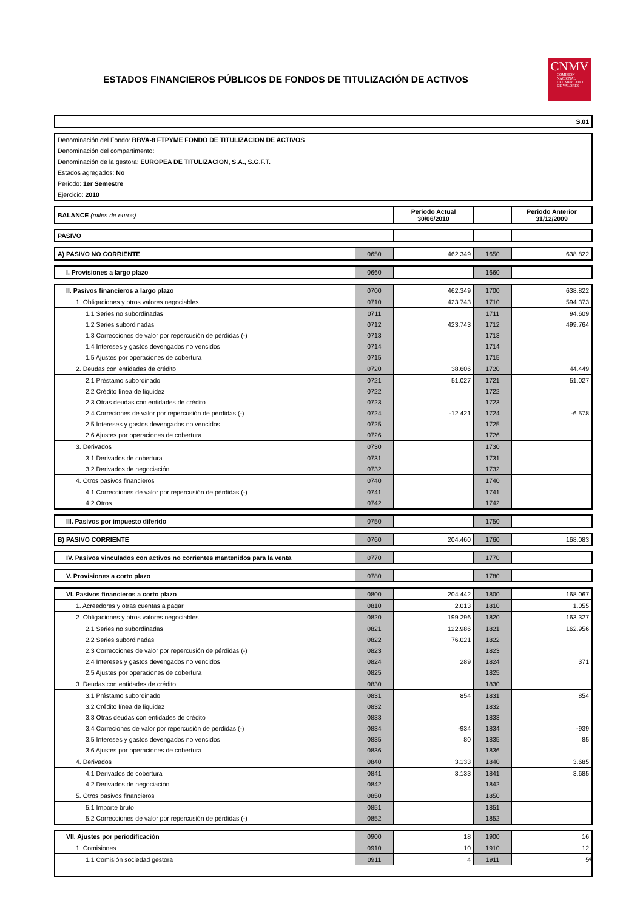ESTADOS FINANCIEROS PÚBLICOS DE FONDOS DE TITULIZACIÓN DE ACTIVOS
CNMV
COMISIÓN
NACIONAL
DEL MERCADO
DE VALORES
| S.01 |
| Denominación del Fondo: BBVA-8 FTPYME FONDO DE TITULIZACION DE ACTIVOS |
| Denominación del compartimento: |
| Denominación de la gestora: EUROPEA DE TITULIZACION, S.A., S.G.F.T. |
| Estados agregados: No |
| Periodo: 1er Semestre |
| Ejercicio: 2010 |
| BALANCE (miles de euros) | | Periodo Actual 30/06/2010 | | Periodo Anterior 31/12/2009 |
| PASIVO | | | | |
| A) PASIVO NO CORRIENTE | 0650 | 462.349 | 1650 | 638.822 |
| I. Provisiones a largo plazo | 0660 | | 1660 | |
| II. Pasivos financieros a largo plazo | 0700 | 462.349 | 1700 | 638.822 |
| 1. Obligaciones y otros valores negociables | 0710 | 423.743 | 1710 | 594.373 |
| 1.1 Series no subordinadas | 0711 | | 1711 | 94.609 |
| 1.2 Series subordinadas | 0712 | 423.743 | 1712 | 499.764 |
| 1.3 Correcciones de valor por repercusión de pérdidas (-) | 0713 | | 1713 | |
| 1.4 Intereses y gastos devengados no vencidos | 0714 | | 1714 | |
| 1.5 Ajustes por operaciones de cobertura | 0715 | | 1715 | |
| 2. Deudas con entidades de crédito | 0720 | 38.606 | 1720 | 44.449 |
| 2.1 Préstamo subordinado | 0721 | 51.027 | 1721 | 51.027 |
| 2.2 Crédito línea de liquidez | 0722 | | 1722 | |
| 2.3 Otras deudas con entidades de crédito | 0723 | | 1723 | |
| 2.4 Correciones de valor por repercusión de pérdidas (-) | 0724 | -12.421 | 1724 | -6.578 |
| 2.5 Intereses y gastos devengados no vencidos | 0725 | | 1725 | |
| 2.6 Ajustes por operaciones de cobertura | 0726 | | 1726 | |
| 3. Derivados | 0730 | | 1730 | |
| 3.1 Derivados de cobertura | 0731 | | 1731 | |
| 3.2 Derivados de negociación | 0732 | | 1732 | |
| 4. Otros pasivos financieros | 0740 | | 1740 | |
| 4.1 Correcciones de valor por repercusión de pérdidas (-) | 0741 | | 1741 | |
| 4.2 Otros | 0742 | | 1742 | |
| III. Pasivos por impuesto diferido | 0750 | | 1750 | |
| B) PASIVO CORRIENTE | 0760 | 204.460 | 1760 | 168.083 |
| IV. Pasivos vinculados con activos no corrientes mantenidos para la venta | 0770 | | 1770 | |
| V. Provisiones a corto plazo | 0780 | | 1780 | |
| VI. Pasivos financieros a corto plazo | 0800 | 204.442 | 1800 | 168.067 |
| 1. Acreedores y otras cuentas a pagar | 0810 | 2.013 | 1810 | 1.055 |
| 2. Obligaciones y otros valores negociables | 0820 | 199.296 | 1820 | 163.327 |
| 2.1 Series no subordinadas | 0821 | 122.986 | 1821 | 162.956 |
| 2.2 Series subordinadas | 0822 | 76.021 | 1822 | |
| 2.3 Correcciones de valor por repercusión de pérdidas (-) | 0823 | | 1823 | |
| 2.4 Intereses y gastos devengados no vencidos | 0824 | 289 | 1824 | 371 |
| 2.5 Ajustes por operaciones de cobertura | 0825 | | 1825 | |
| 3. Deudas con entidades de crédito | 0830 | | 1830 | |
| 3.1 Préstamo subordinado | 0831 | 854 | 1831 | 854 |
| 3.2 Crédito línea de liquidez | 0832 | | 1832 | |
| 3.3 Otras deudas con entidades de crédito | 0833 | | 1833 | |
| 3.4 Correciones de valor por repercusión de pérdidas (-) | 0834 | -934 | 1834 | -939 |
| 3.5 Intereses y gastos devengados no vencidos | 0835 | 80 | 1835 | 85 |
| 3.6 Ajustes por operaciones de cobertura | 0836 | | 1836 | |
| 4. Derivados | 0840 | 3.133 | 1840 | 3.685 |
| 4.1 Derivados de cobertura | 0841 | 3.133 | 1841 | 3.685 |
| 4.2 Derivados de negociación | 0842 | | 1842 | |
| 5. Otros pasivos financieros | 0850 | | 1850 | |
| 5.1 Importe bruto | 0851 | | 1851 | |
| 5.2 Correcciones de valor por repercusión de pérdidas (-) | 0852 | | 1852 | |
| VII. Ajustes por periodificación | 0900 | 18 | 1900 | 16 |
| 1. Comisiones | 0910 | 10 | 1910 | 12 |
| 1.1 Comisión sociedad gestora | 0911 | 4 | 1911 | 5 |
4